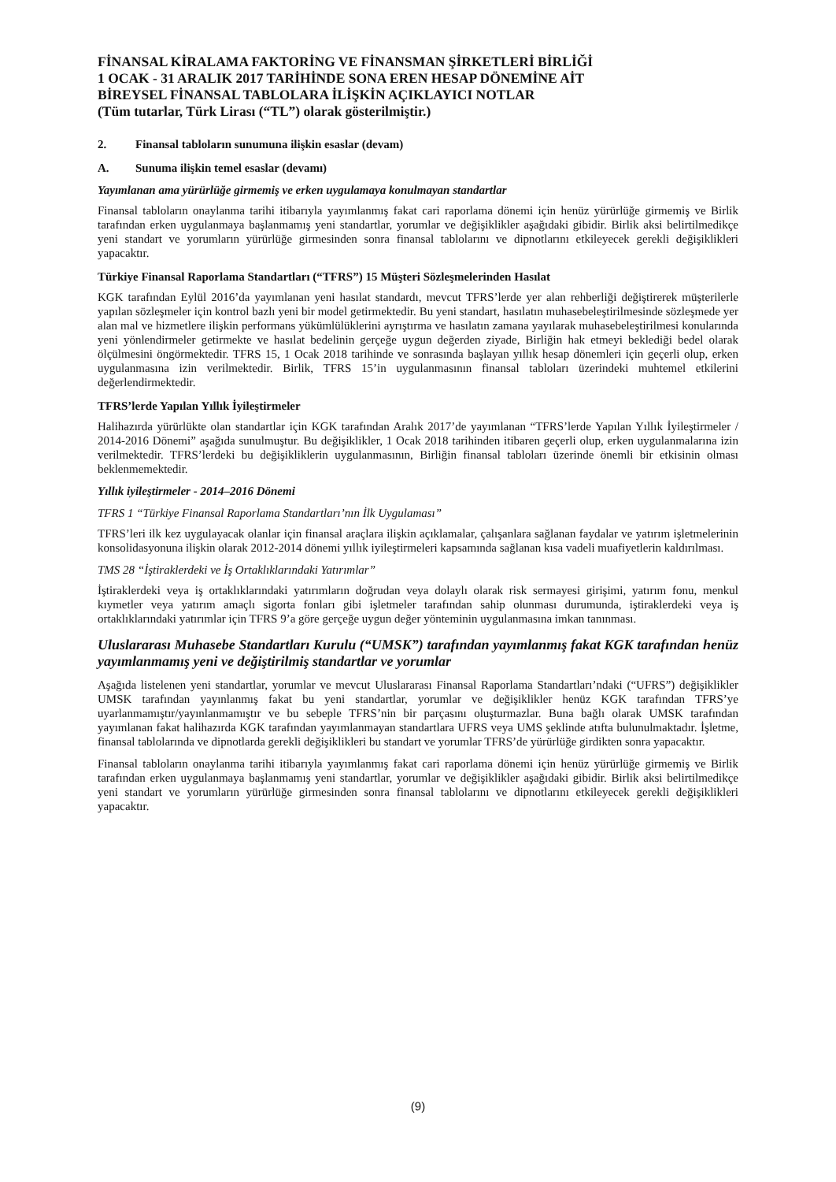FİNANSAL KİRALAMA FAKTORİNG VE FİNANSMAN ŞİRKETLERİ BİRLİĞİ
1 OCAK - 31 ARALIK 2017 TARİHİNDE SONA EREN HESAP DÖNEMİNE AİT
BİREYSEL FİNANSAL TABLOLARA İLİŞKİN AÇIKLAYICI NOTLAR
(Tüm tutarlar, Türk Lirası (“TL”) olarak gösterilmiştir.)
2. Finansal tabloların sunumuna ilişkin esaslar (devam)
A. Sunuma ilişkin temel esaslar (devamı)
Yayımlanan ama yürürlüğe girmemiş ve erken uygulamaya konulmayan standartlar
Finansal tabloların onaylanma tarihi itibarıyla yayımlanmış fakat cari raporlama dönemi için henüz yürürlüğe girmemiş ve Birlik tarafından erken uygulanmaya başlanmamış yeni standartlar, yorumlar ve değişiklikler aşağıdaki gibidir. Birlik aksi belirtilmedikçe yeni standart ve yorumların yürürlüğe girmesinden sonra finansal tablolarını ve dipnotlarını etkileyecek gerekli değişiklikleri yapacaktır.
Türkiye Finansal Raporlama Standartları (“TFRS”) 15 Müşteri Sözleşmelerinden Hasılat
KGK tarafından Eylül 2016’da yayımlanan yeni hasılat standardı, mevcut TFRS’lerde yer alan rehberliği değiştirerek müşterilerle yapılan sözleşmeler için kontrol bazlı yeni bir model getirmektedir. Bu yeni standart, hasılatın muhasebeleştirilmesinde sözleşmede yer alan mal ve hizmetlere ilişkin performans yükümlülüklerini ayrıştırma ve hasılatın zamana yayılarak muhasebeleştirilmesi konularında yeni yönlendirmeler getirmekte ve hasılat bedelinin gerçeğe uygun değerden ziyade, Birliğin hak etmeyi beklediği bedel olarak ölçülmesini öngörmektedir. TFRS 15, 1 Ocak 2018 tarihinde ve sonrasında başlayan yıllık hesap dönemleri için geçerli olup, erken uygulanmasına izin verilmektedir. Birlik, TFRS 15’in uygulanmasının finansal tabloları üzerindeki muhtemel etkilerini değerlendirmektedir.
TFRS’lerde Yapılan Yıllık İyileştirmeler
Halihazırda yürürlükte olan standartlar için KGK tarafından Aralık 2017’de yayımlanan “TFRS’lerde Yapılan Yıllık İyileştirmeler / 2014-2016 Dönemi” aşağıda sunulmuştur. Bu değişiklikler, 1 Ocak 2018 tarihinden itibaren geçerli olup, erken uygulanmalarına izin verilmektedir. TFRS’lerdeki bu değişikliklerin uygulanmasının, Birliğin finansal tabloları üzerinde önemli bir etkisinin olması beklenmemektedir.
Yıllık iyileştirmeler - 2014–2016 Dönemi
TFRS 1 “Türkiye Finansal Raporlama Standartları’nın İlk Uygulaması”
TFRS’leri ilk kez uygulayacak olanlar için finansal araçlara ilişkin açıklamalar, çalışanlara sağlanan faydalar ve yatırım işletmelerinin konsolidasyonuna ilişkin olarak 2012-2014 dönemi yıllık iyileştirmeleri kapsamında sağlanan kısa vadeli muafiyetlerin kaldırılması.
TMS 28 “İştiraklerdeki ve İş Ortaklıklarındaki Yatırımlar”
İştiraklerdeki veya iş ortaklıklarındaki yatırımların doğrudan veya dolaylı olarak risk sermayesi girişimi, yatırım fonu, menkul kıymetler veya yatırım amaçlı sigorta fonları gibi işletmeler tarafından sahip olunması durumunda, iştiraklerdeki veya iş ortaklıklarındaki yatırımlar için TFRS 9’a göre gerçeğe uygun değer yönteminin uygulanmasına imkan tanınması.
Uluslararası Muhasebe Standartları Kurulu (“UMSK”) tarafından yayımlanmış fakat KGK tarafından henüz yayımlanmamış yeni ve değiştirilmiş standartlar ve yorumlar
Aşağıda listelenen yeni standartlar, yorumlar ve mevcut Uluslararası Finansal Raporlama Standartları’ndaki (“UFRS”) değişiklikler UMSK tarafından yayınlanmış fakat bu yeni standartlar, yorumlar ve değişiklikler henüz KGK tarafından TFRS’ye uyarlanmamıştır/yayınlanmamıştır ve bu sebeple TFRS’nin bir parçasını oluşturmazlar. Buna bağlı olarak UMSK tarafından yayımlanan fakat halihazırda KGK tarafından yayımlanmayan standartlara UFRS veya UMS şeklinde atıfta bulunulmaktadır. İşletme, finansal tablolarında ve dipnotlarda gerekli değişiklikleri bu standart ve yorumlar TFRS’de yürürlüğe girdikten sonra yapacaktır.
Finansal tabloların onaylanma tarihi itibarıyla yayımlanmış fakat cari raporlama dönemi için henüz yürürlüğe girmemiş ve Birlik tarafından erken uygulanmaya başlanmamış yeni standartlar, yorumlar ve değişiklikler aşağıdaki gibidir. Birlik aksi belirtilmedikçe yeni standart ve yorumların yürürlüğe girmesinden sonra finansal tablolarını ve dipnotlarını etkileyecek gerekli değişiklikleri yapacaktır.
(9)